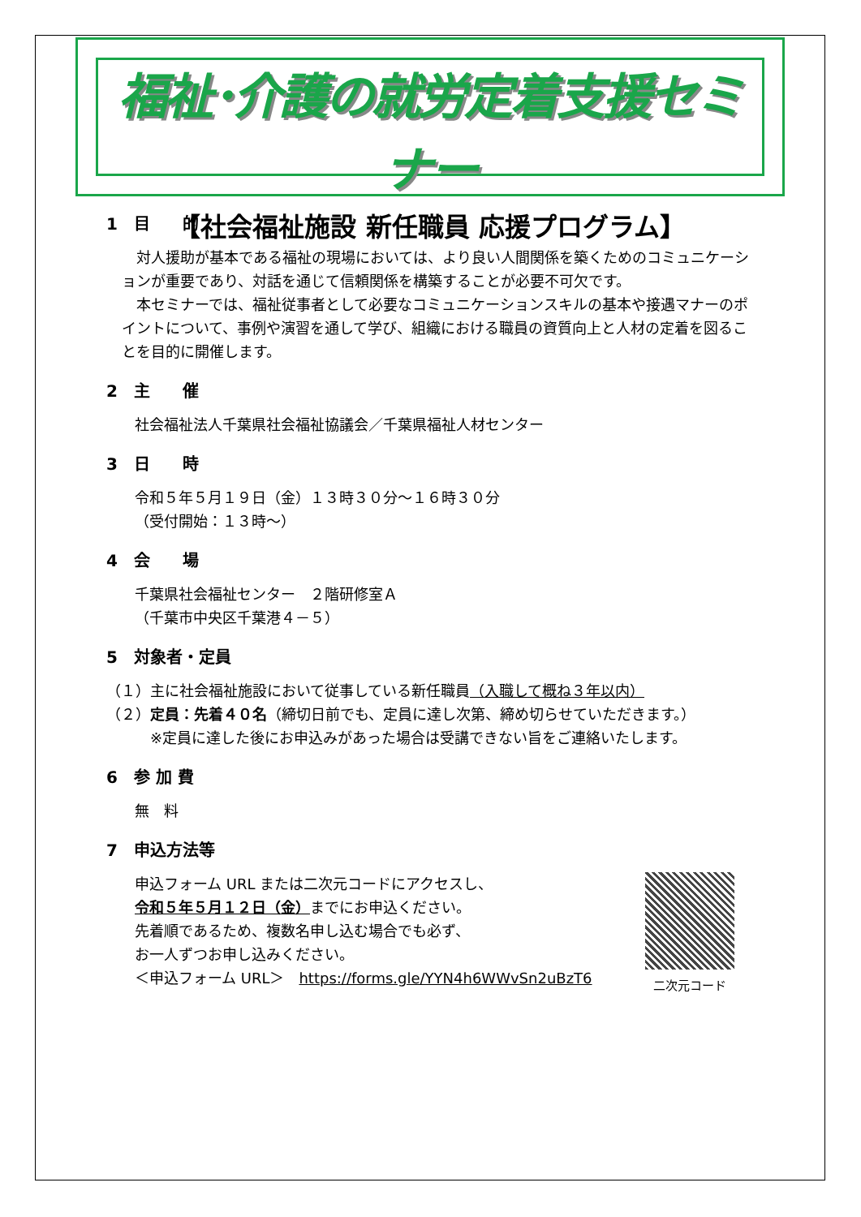福祉･介護の就労定着支援セミナー
【社会福祉施設 新任職員 応援プログラム】
1　目　　的
　対人援助が基本である福祉の現場においては、より良い人間関係を築くためのコミュニケーションが重要であり、対話を通じて信頼関係を構築することが必要不可欠です。
　本セミナーでは、福祉従事者として必要なコミュニケーションスキルの基本や接遇マナーのポイントについて、事例や演習を通して学び、組織における職員の資質向上と人材の定着を図ることを目的に開催します。
2　主　　催
社会福祉法人千葉県社会福祉協議会／千葉県福祉人材センター
3　日　　時
令和５年５月１９日（金）１３時３０分～１６時３０分
（受付開始：１３時～）
4　会　　場
千葉県社会福祉センター　２階研修室Ａ
（千葉市中央区千葉港４－５）
5　対象者・定員
（１）主に社会福祉施設において従事している新任職員（入職して概ね３年以内）
（２）定員：先着４０名（締切日前でも、定員に達し次第、締め切らせていただきます。）
　　　※定員に達した後にお申込みがあった場合は受講できない旨をご連絡いたします。
6　参 加 費
無　料
7　申込方法等
二次元コード
申込フォーム URL または二次元コードにアクセスし、
令和５年５月１２日（金）までにお申込ください。
先着順であるため、複数名申し込む場合でも必ず、
お一人ずつお申し込みください。
＜申込フォーム URL＞　https://forms.gle/YYN4h6WWvSn2uBzT6